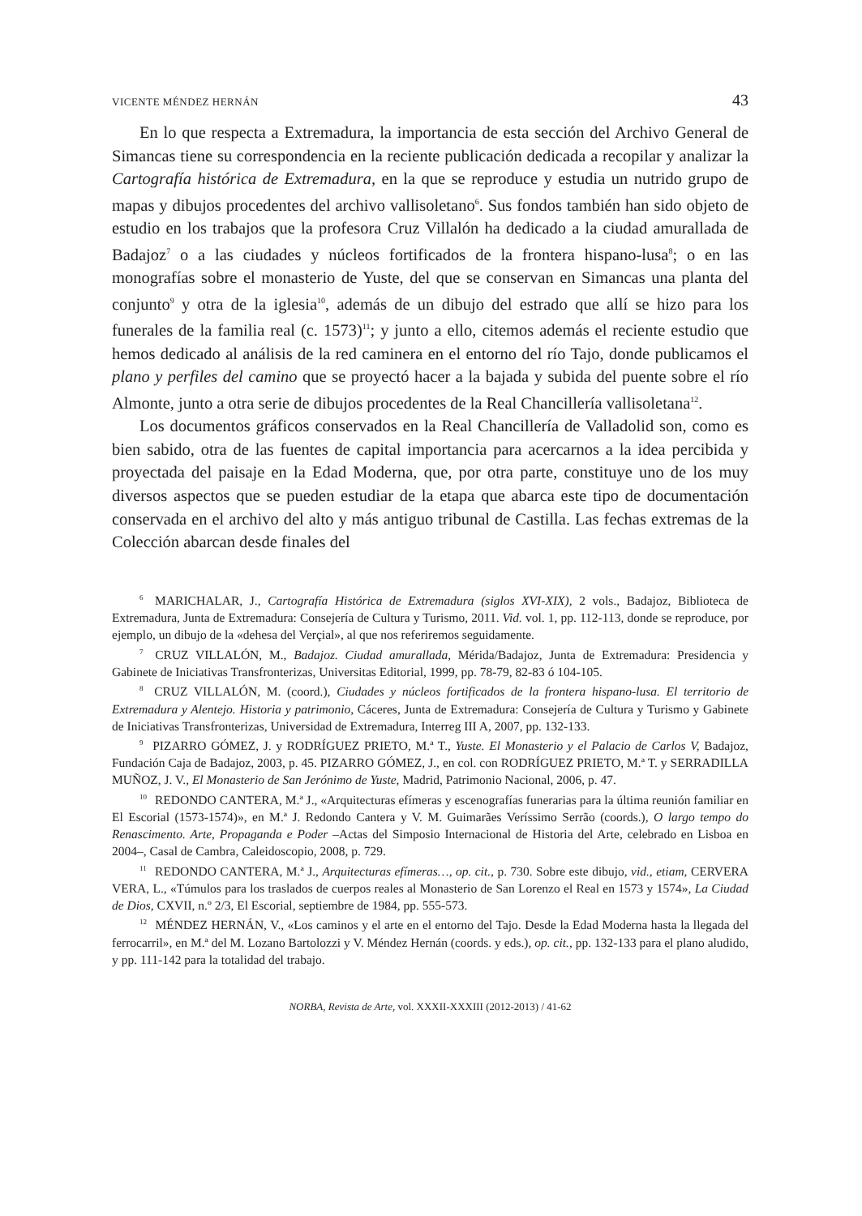VICENTE MÉNDEZ HERNÁN 43
En lo que respecta a Extremadura, la importancia de esta sección del Archivo General de Simancas tiene su correspondencia en la reciente publicación dedicada a recopilar y analizar la Cartografía histórica de Extremadura, en la que se reproduce y estudia un nutrido grupo de mapas y dibujos procedentes del archivo vallisoletano<sup>6</sup>. Sus fondos también han sido objeto de estudio en los trabajos que la profesora Cruz Villalón ha dedicado a la ciudad amurallada de Badajoz<sup>7</sup> o a las ciudades y núcleos fortificados de la frontera hispano-lusa<sup>8</sup>; o en las monografías sobre el monasterio de Yuste, del que se conservan en Simancas una planta del conjunto<sup>9</sup> y otra de la iglesia<sup>10</sup>, además de un dibujo del estrado que allí se hizo para los funerales de la familia real (c. 1573)<sup>11</sup>; y junto a ello, citemos además el reciente estudio que hemos dedicado al análisis de la red caminera en el entorno del río Tajo, donde publicamos el plano y perfiles del camino que se proyectó hacer a la bajada y subida del puente sobre el río Almonte, junto a otra serie de dibujos procedentes de la Real Chancillería vallisoletana<sup>12</sup>.
Los documentos gráficos conservados en la Real Chancillería de Valladolid son, como es bien sabido, otra de las fuentes de capital importancia para acercarnos a la idea percibida y proyectada del paisaje en la Edad Moderna, que, por otra parte, constituye uno de los muy diversos aspectos que se pueden estudiar de la etapa que abarca este tipo de documentación conservada en el archivo del alto y más antiguo tribunal de Castilla. Las fechas extremas de la Colección abarcan desde finales del
<sup>6</sup> MARICHALAR, J., Cartografía Histórica de Extremadura (siglos XVI-XIX), 2 vols., Badajoz, Biblioteca de Extremadura, Junta de Extremadura: Consejería de Cultura y Turismo, 2011. Vid. vol. 1, pp. 112-113, donde se reproduce, por ejemplo, un dibujo de la «dehesa del Verçial», al que nos referiremos seguidamente.
<sup>7</sup> CRUZ VILLALÓN, M., Badajoz. Ciudad amurallada, Mérida/Badajoz, Junta de Extremadura: Presidencia y Gabinete de Iniciativas Transfronterizas, Universitas Editorial, 1999, pp. 78-79, 82-83 ó 104-105.
<sup>8</sup> CRUZ VILLALÓN, M. (coord.), Ciudades y núcleos fortificados de la frontera hispano-lusa. El territorio de Extremadura y Alentejo. Historia y patrimonio, Cáceres, Junta de Extremadura: Consejería de Cultura y Turismo y Gabinete de Iniciativas Transfronterizas, Universidad de Extremadura, Interreg III A, 2007, pp. 132-133.
<sup>9</sup> PIZARRO GÓMEZ, J. y RODRÍGUEZ PRIETO, M.ª T., Yuste. El Monasterio y el Palacio de Carlos V, Badajoz, Fundación Caja de Badajoz, 2003, p. 45. PIZARRO GÓMEZ, J., en col. con RODRÍGUEZ PRIETO, M.ª T. y SERRADILLA MUÑOZ, J. V., El Monasterio de San Jerónimo de Yuste, Madrid, Patrimonio Nacional, 2006, p. 47.
<sup>10</sup> REDONDO CANTERA, M.ª J., «Arquitecturas efímeras y escenografías funerarias para la última reunión familiar en El Escorial (1573-1574)», en M.ª J. Redondo Cantera y V. M. Guimarães Veríssimo Serrão (coords.), O largo tempo do Renascimento. Arte, Propaganda e Poder –Actas del Simposio Internacional de Historia del Arte, celebrado en Lisboa en 2004–, Casal de Cambra, Caleidoscopio, 2008, p. 729.
<sup>11</sup> REDONDO CANTERA, M.ª J., Arquitecturas efímeras…, op. cit., p. 730. Sobre este dibujo, vid., etiam, CERVERA VERA, L., «Túmulos para los traslados de cuerpos reales al Monasterio de San Lorenzo el Real en 1573 y 1574», La Ciudad de Dios, CXVII, n.º 2/3, El Escorial, septiembre de 1984, pp. 555-573.
<sup>12</sup> MÉNDEZ HERNÁN, V., «Los caminos y el arte en el entorno del Tajo. Desde la Edad Moderna hasta la llegada del ferrocarril», en M.ª del M. Lozano Bartolozzi y V. Méndez Hernán (coords. y eds.), op. cit., pp. 132-133 para el plano aludido, y pp. 111-142 para la totalidad del trabajo.
NORBA, Revista de Arte, vol. XXXII-XXXIII (2012-2013) / 41-62